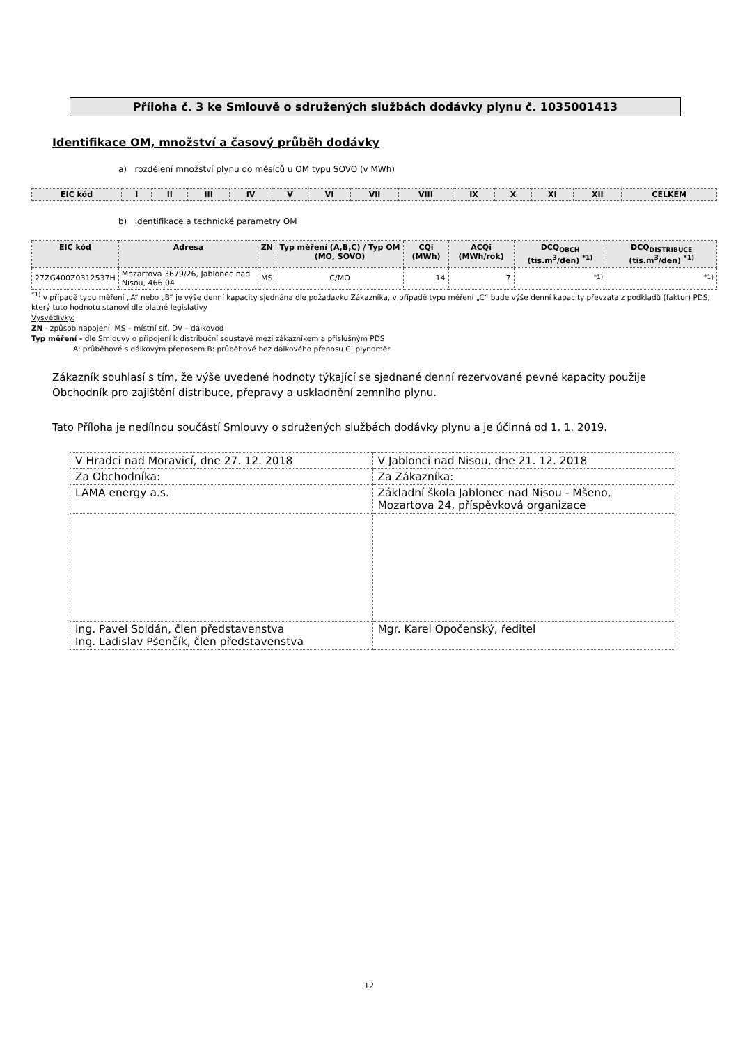Příloha č. 3 ke Smlouvě o sdružených službách dodávky plynu č. 1035001413
Identifikace OM, množství a časový průběh dodávky
a) rozdělení množství plynu do měsíců u OM typu SOVO (v MWh)
| EIC kód | I | II | III | IV | V | VI | VII | VIII | IX | X | XI | XII | CELKEM |
| --- | --- | --- | --- | --- | --- | --- | --- | --- | --- | --- | --- | --- | --- |
b) identifikace a technické parametry OM
| EIC kód | Adresa | ZN | Typ měření (A,B,C) / Typ OM (MO, SOVO) | CQi (MWh) | ACQi (MWh/rok) | DCQ<sub>OBCH</sub> (tis.m<sup>3</sup>/den) <sup>*1)</sup> | DCQ<sub>DISTRIBUCE</sub> (tis.m<sup>3</sup>/den) <sup>*1)</sup> |
| --- | --- | --- | --- | --- | --- | --- | --- |
| 27ZG400Z0312537H | Mozartova 3679/26, Jablonec nad Nisou, 466 04 | MS | C/MO | 14 | 7 | <sup>*1)</sup> | <sup>*1)</sup> |
<sup>*1)</sup> v případě typu měření „A“ nebo „B“ je výše denní kapacity sjednána dle požadavku Zákazníka, v případě typu měření „C“ bude výše denní kapacity převzata z podkladů (faktur) PDS, který tuto hodnotu stanoví dle platné legislativy
Vysvětlivky:
ZN - způsob napojení: MS – místní síť, DV – dálkovod
Typ měření - dle Smlouvy o připojení k distribuční soustavě mezi zákazníkem a příslušným PDS
A: průběhové s dálkovým přenosem B: průběhové bez dálkového přenosu C: plynoměr
Zákazník souhlasí s tím, že výše uvedené hodnoty týkající se sjednané denní rezervované pevné kapacity použije Obchodník pro zajištění distribuce, přepravy a uskladnění zemního plynu.
Tato Příloha je nedílnou součástí Smlouvy o sdružených službách dodávky plynu a je účinná od 1. 1. 2019.
| V Hradci nad Moravicí, dne 27. 12. 2018 | V Jablonci nad Nisou, dne 21. 12. 2018 |
| Za Obchodníka: | Za Zákazníka: |
| LAMA energy a.s. | Základní škola Jablonec nad Nisou - Mšeno, Mozartova 24, příspěvková organizace |
| Ing. Pavel Soldán, člen představenstva Ing. Ladislav Pšenčík, člen představenstva | Mgr. Karel Opočenský, ředitel |
12